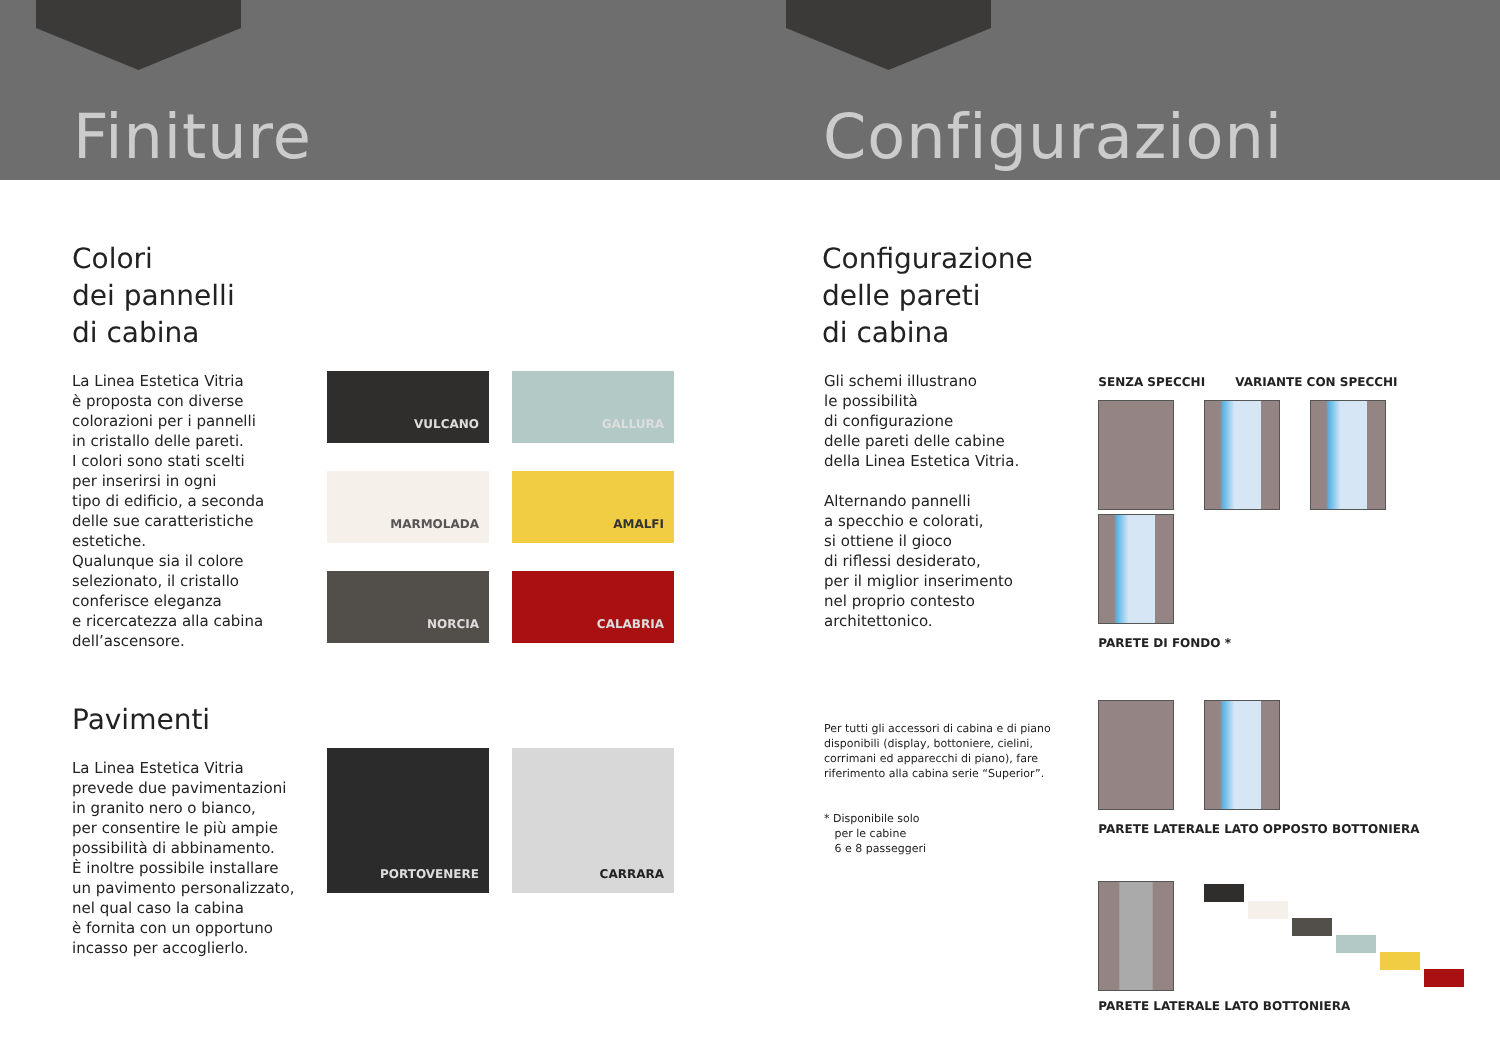Finiture Configurazioni
Colori
dei pannelli
di cabina
La Linea Estetica Vitria
è proposta con diverse
colorazioni per i pannelli
in cristallo delle pareti.
I colori sono stati scelti
per inserirsi in ogni
tipo di edificio, a seconda
delle sue caratteristiche
estetiche.
Qualunque sia il colore
selezionato, il cristallo
conferisce eleganza
e ricercatezza alla cabina
dell’ascensore.
VULCANO
GALLURA
MARMOLADA
AMALFI
NORCIA
CALABRIA
Pavimenti
La Linea Estetica Vitria
prevede due pavimentazioni
in granito nero o bianco,
per consentire le più ampie
possibilità di abbinamento.
È inoltre possibile installare
un pavimento personalizzato,
nel qual caso la cabina
è fornita con un opportuno
incasso per accoglierlo.
PORTOVENERE
CARRARA
Configurazione
delle pareti
di cabina
Gli schemi illustrano
le possibilità
di configurazione
delle pareti delle cabine
della Linea Estetica Vitria.
Alternando pannelli
a specchio e colorati,
si ottiene il gioco
di riflessi desiderato,
per il miglior inserimento
nel proprio contesto
architettonico.
Per tutti gli accessori di cabina e di piano disponibili (display, bottoniere, cielini, corrimani ed apparecchi di piano), fare riferimento alla cabina serie “Superior”.
* Disponibile solo
per le cabine
6 e 8 passeggeri
SENZA SPECCHI VARIANTE CON SPECCHI
PARETE DI FONDO *
PARETE LATERALE LATO OPPOSTO BOTTONIERA
PARETE LATERALE LATO BOTTONIERA